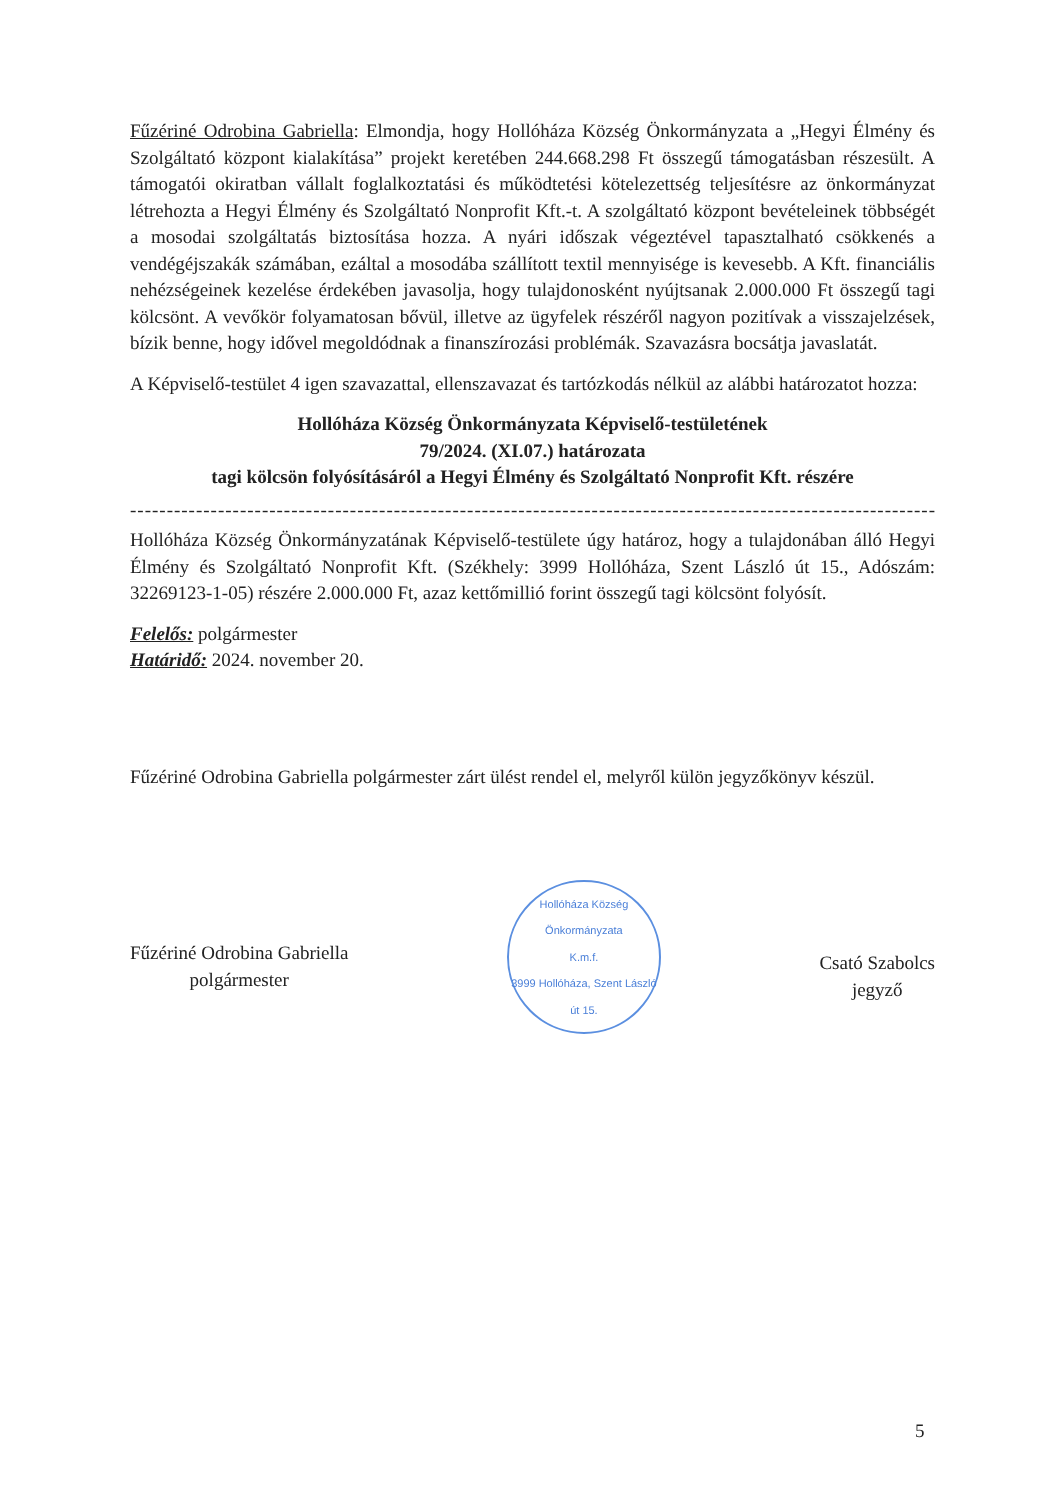Fűzériné Odrobina Gabriella: Elmondja, hogy Hollóháza Község Önkormányzata a „Hegyi Élmény és Szolgáltató központ kialakítása” projekt keretében 244.668.298 Ft összegű támogatásban részesült. A támogatói okiratban vállalt foglalkoztatási és működtetési kötelezettség teljesítésre az önkormányzat létrehozta a Hegyi Élmény és Szolgáltató Nonprofit Kft.-t. A szolgáltató központ bevételeinek többségét a mosodai szolgáltatás biztosítása hozza. A nyári időszak végeztével tapasztalható csökkenés a vendégéjszakák számában, ezáltal a mosodába szállított textil mennyisége is kevesebb. A Kft. financiális nehézségeinek kezelése érdekében javasolja, hogy tulajdonosként nyújtsanak 2.000.000 Ft összegű tagi kölcsönt. A vevőkör folyamatosan bővül, illetve az ügyfelek részéről nagyon pozitívak a visszajelzések, bízik benne, hogy idővel megoldódnak a finanszírozási problémák. Szavazásra bocsátja javaslatát.
A Képviselő-testület 4 igen szavazattal, ellenszavazat és tartózkodás nélkül az alábbi határozatot hozza:
Hollóháza Község Önkormányzata Képviselő-testületének
79/2024. (XI.07.) határozata
tagi kölcsön folyósításáról a Hegyi Élmény és Szolgáltató Nonprofit Kft. részére
--------------------------------------------------------------------------------------------------------------------------------------------
Hollóháza Község Önkormányzatának Képviselő-testülete úgy határoz, hogy a tulajdonában álló Hegyi Élmény és Szolgáltató Nonprofit Kft. (Székhely: 3999 Hollóháza, Szent László út 15., Adószám: 32269123-1-05) részére 2.000.000 Ft, azaz kettőmillió forint összegű tagi kölcsönt folyósít.
Felelős: polgármester
Határidő: 2024. november 20.
Fűzériné Odrobina Gabriella polgármester zárt ülést rendel el, melyről külön jegyzőkönyv készül.
Fűzériné Odrobina Gabriella
polgármester
Hollóháza Község Önkormányzata
K.m.f.
3999 Hollóháza, Szent László út 15.
Csató Szabolcs
jegyző
5